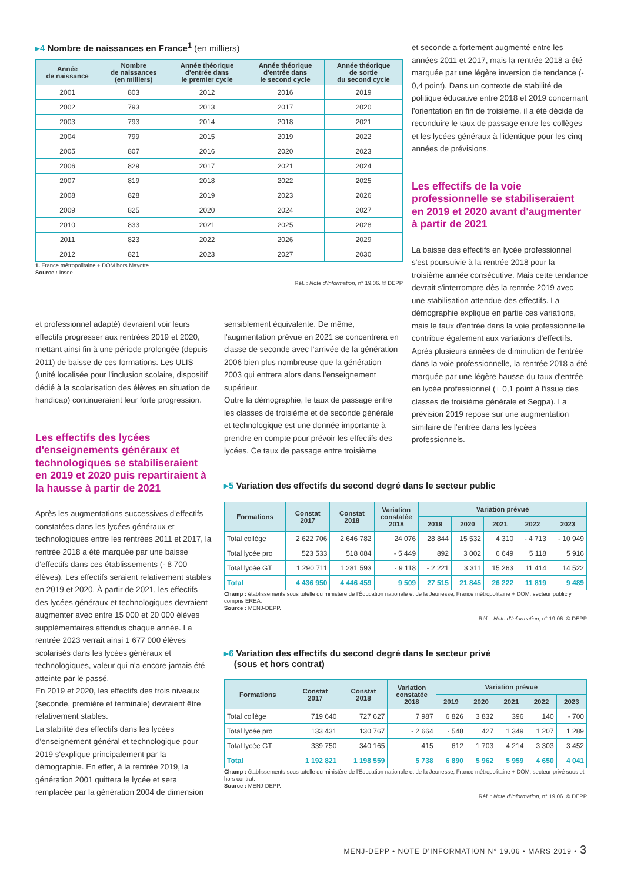▸4 Nombre de naissances en France<sup>1</sup> (en milliers)
| Année de naissance | Nombre de naissances (en milliers) | Année théorique d'entrée dans le premier cycle | Année théorique d'entrée dans le second cycle | Année théorique de sortie du second cycle |
| --- | --- | --- | --- | --- |
| 2001 | 803 | 2012 | 2016 | 2019 |
| 2002 | 793 | 2013 | 2017 | 2020 |
| 2003 | 793 | 2014 | 2018 | 2021 |
| 2004 | 799 | 2015 | 2019 | 2022 |
| 2005 | 807 | 2016 | 2020 | 2023 |
| 2006 | 829 | 2017 | 2021 | 2024 |
| 2007 | 819 | 2018 | 2022 | 2025 |
| 2008 | 828 | 2019 | 2023 | 2026 |
| 2009 | 825 | 2020 | 2024 | 2027 |
| 2010 | 833 | 2021 | 2025 | 2028 |
| 2011 | 823 | 2022 | 2026 | 2029 |
| 2012 | 821 | 2023 | 2027 | 2030 |
1. France métropolitaine + DOM hors Mayotte.
Source : Insee.
Réf. : Note d'Information, n° 19.06. © DEPP
et seconde a fortement augmenté entre les années 2011 et 2017, mais la rentrée 2018 a été marquée par une légère inversion de tendance (- 0,4 point). Dans un contexte de stabilité de politique éducative entre 2018 et 2019 concernant l'orientation en fin de troisième, il a été décidé de reconduire le taux de passage entre les collèges et les lycées généraux à l'identique pour les cinq années de prévisions.
Les effectifs de la voie professionnelle se stabiliseraient en 2019 et 2020 avant d'augmenter à partir de 2021
La baisse des effectifs en lycée professionnel s'est poursuivie à la rentrée 2018 pour la troisième année consécutive. Mais cette tendance devrait s'interrompre dès la rentrée 2019 avec une stabilisation attendue des effectifs. La démographie explique en partie ces variations, mais le taux d'entrée dans la voie professionnelle contribue également aux variations d'effectifs. Après plusieurs années de diminution de l'entrée dans la voie professionnelle, la rentrée 2018 a été marquée par une légère hausse du taux d'entrée en lycée professionnel (+ 0,1 point à l'issue des classes de troisième générale et Segpa). La prévision 2019 repose sur une augmentation similaire de l'entrée dans les lycées professionnels.
et professionnel adapté) devraient voir leurs effectifs progresser aux rentrées 2019 et 2020, mettant ainsi fin à une période prolongée (depuis 2011) de baisse de ces formations. Les ULIS (unité localisée pour l'inclusion scolaire, dispositif dédié à la scolarisation des élèves en situation de handicap) continueraient leur forte progression.
Les effectifs des lycées d'enseignements généraux et technologiques se stabiliseraient en 2019 et 2020 puis repartiraient à la hausse à partir de 2021
Après les augmentations successives d'effectifs constatées dans les lycées généraux et technologiques entre les rentrées 2011 et 2017, la rentrée 2018 a été marquée par une baisse d'effectifs dans ces établissements (- 8 700 élèves). Les effectifs seraient relativement stables en 2019 et 2020. À partir de 2021, les effectifs des lycées généraux et technologiques devraient augmenter avec entre 15 000 et 20 000 élèves supplémentaires attendus chaque année. La rentrée 2023 verrait ainsi 1 677 000 élèves scolarisés dans les lycées généraux et technologiques, valeur qui n'a encore jamais été atteinte par le passé.
En 2019 et 2020, les effectifs des trois niveaux (seconde, première et terminale) devraient être relativement stables.
La stabilité des effectifs dans les lycées d'enseignement général et technologique pour 2019 s'explique principalement par la démographie. En effet, à la rentrée 2019, la génération 2001 quittera le lycée et sera remplacée par la génération 2004 de dimension
sensiblement équivalente. De même, l'augmentation prévue en 2021 se concentrera en classe de seconde avec l'arrivée de la génération 2006 bien plus nombreuse que la génération 2003 qui entrera alors dans l'enseignement supérieur.
Outre la démographie, le taux de passage entre les classes de troisième et de seconde générale et technologique est une donnée importante à prendre en compte pour prévoir les effectifs des lycées. Ce taux de passage entre troisième
▸5 Variation des effectifs du second degré dans le secteur public
| Formations | Constat 2017 | Constat 2018 | Variation constatée 2018 | Variation prévue | | | | |
| --- | --- | --- | --- | --- | --- | --- | --- | --- |
| | | | | 2019 | 2020 | 2021 | 2022 | 2023 |
| Total collège | 2 622 706 | 2 646 782 | 24 076 | 28 844 | 15 532 | 4 310 | - 4 713 | - 10 949 |
| Total lycée pro | 523 533 | 518 084 | - 5 449 | 892 | 3 002 | 6 649 | 5 118 | 5 916 |
| Total lycée GT | 1 290 711 | 1 281 593 | - 9 118 | - 2 221 | 3 311 | 15 263 | 11 414 | 14 522 |
| Total | 4 436 950 | 4 446 459 | 9 509 | 27 515 | 21 845 | 26 222 | 11 819 | 9 489 |
Champ : établissements sous tutelle du ministère de l'Éducation nationale et de la Jeunesse, France métropolitaine + DOM, secteur public y compris EREA.
Source : MENJ-DEPP.
Réf. : Note d'Information, n° 19.06. © DEPP
▸6 Variation des effectifs du second degré dans le secteur privé
(sous et hors contrat)
| Formations | Constat 2017 | Constat 2018 | Variation constatée 2018 | Variation prévue | | | | |
| --- | --- | --- | --- | --- | --- | --- | --- | --- |
| | | | | 2019 | 2020 | 2021 | 2022 | 2023 |
| Total collège | 719 640 | 727 627 | 7 987 | 6 826 | 3 832 | 396 | 140 | - 700 |
| Total lycée pro | 133 431 | 130 767 | - 2 664 | - 548 | 427 | 1 349 | 1 207 | 1 289 |
| Total lycée GT | 339 750 | 340 165 | 415 | 612 | 1 703 | 4 214 | 3 303 | 3 452 |
| Total | 1 192 821 | 1 198 559 | 5 738 | 6 890 | 5 962 | 5 959 | 4 650 | 4 041 |
Champ : établissements sous tutelle du ministère de l'Éducation nationale et de la Jeunesse, France métropolitaine + DOM, secteur privé sous et hors contrat.
Source : MENJ-DEPP.
Réf. : Note d'Information, n° 19.06. © DEPP
MENJ-DEPP • NOTE D'INFORMATION N° 19.06 • MARS 2019 • 3